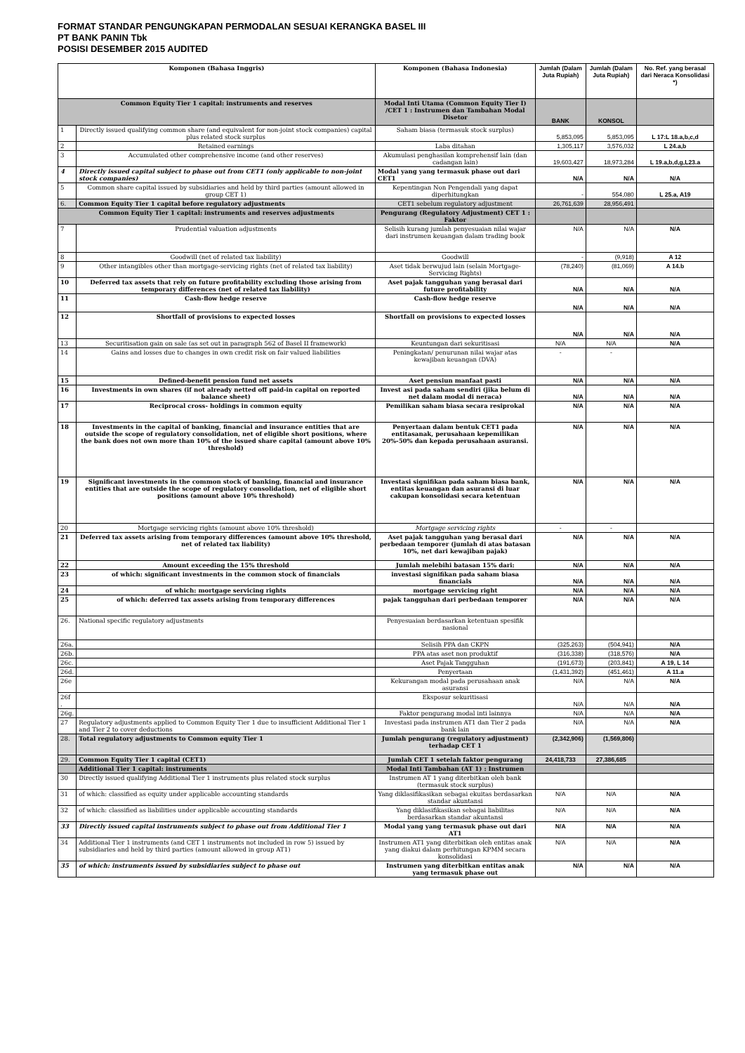FORMAT STANDAR PENGUNGKAPAN PERMODALAN SESUAI KERANGKA BASEL III
PT BANK PANIN Tbk
POSISI DESEMBER 2015 AUDITED
| Komponen (Bahasa Inggris) | | Komponen (Bahasa Indonesia) | Jumlah (Dalam Juta Rupiah) | Jumlah (Dalam Juta Rupiah) | No. Ref. yang berasal dari Neraca Konsolidasi *) |
| --- | --- | --- | --- | --- | --- |
| Common Equity Tier 1 capital: instruments and reserves | | Modal Inti Utama (Common Equity Tier I) /CET 1 : Instrumen dan Tambahan Modal Disetor | BANK | KONSOL | |
| 1 | Directly issued qualifying common share (and equivalent for non-joint stock companies) capital plus related stock surplus | Saham biasa (termasuk stock surplus) | 5,853,095 | 5,853,095 | L 17:L 18.a,b,c,d |
| 2 | Retained earnings | Laba ditahan | 1,305,117 | 3,576,032 | L 24.a,b |
| 3 | Accumulated other comprehensive income (and other reserves) | Akumulasi penghasilan komprehensif lain (dan cadangan lain) | 19,603,427 | 18,973,284 | L 19.a,b,d,g,L23.a |
| 4 | Directly issued capital subject to phase out from CET1 (only applicable to non-joint stock companies) | Modal yang yang termasuk phase out dari CET1 | N/A | N/A | N/A |
| 5 | Common share capital issued by subsidiaries and held by third parties (amount allowed in group CET 1) | Kepentingan Non Pengendali yang dapat diperhitungkan | - | 554,080 | L 25.a, A19 |
| 6. | Common Equity Tier 1 capital before regulatory adjustments | CET1 sebelum regulatory adjustment | 26,761,639 | 28,956,491 | |
| Common Equity Tier 1 capital: instruments and reserves adjustments | | Pengurang (Regulatory Adjustment) CET 1 : Faktor | | | |
| 7 | Prudential valuation adjustments | Selisih kurang jumlah penyesuaian nilai wajar dari instrumen keuangan dalam trading book | N/A | N/A | N/A |
| 8 | Goodwill (net of related tax liability) | Goodwill | - | (9,918) | A 12 |
| 9 | Other intangibles other than mortgage-servicing rights (net of related tax liability) | Aset tidak berwujud lain (selain Mortgage-Servicing Rights) | (78,240) | (81,069) | A 14.b |
| 10 | Deferred tax assets that rely on future profitability excluding those arising from temporary differences (net of related tax liability) | Aset pajak tangguhan yang berasal dari future profitability | N/A | N/A | N/A |
| 11 | Cash-flow hedge reserve | Cash-flow hedge reserve | N/A | N/A | N/A |
| 12 | Shortfall of provisions to expected losses | Shortfall on provisions to expected losses | N/A | N/A | N/A |
| 13 | Securitisation gain on sale (as set out in paragraph 562 of Basel II framework) | Keuntungan dari sekuritisasi | N/A | N/A | N/A |
| 14 | Gains and losses due to changes in own credit risk on fair valued liabilities | Peningkatan/ penurunan nilai wajar atas kewajiban keuangan (DVA) | - | - | |
| 15 | Defined-benefit pension fund net assets | Aset pensiun manfaat pasti | N/A | N/A | N/A |
| 16 | Investments in own shares (if not already netted off paid-in capital on reported balance sheet) | Invest asi pada saham sendiri (jika belum di net dalam modal di neraca) | N/A | N/A | N/A |
| 17 | Reciprocal cross- holdings in common equity | Pemilikan saham biasa secara resiprokal | N/A | N/A | N/A |
| 18 | Investments in the capital of banking, financial and insurance entities that are outside the scope of regulatory consolidation, net of eligible short positions, where the bank does not own more than 10% of the issued share capital (amount above 10% threshold) | Penyertaan dalam bentuk CET1 pada entitasanak, perusahaan kepemilikan 20%-50% dan kepada perusahaan asuransi. | N/A | N/A | N/A |
| 19 | Significant investments in the common stock of banking, financial and insurance entities that are outside the scope of regulatory consolidation, net of eligible short positions (amount above 10% threshold) | Investasi signifikan pada saham biasa bank, entitas keuangan dan asuransi di luar cakupan konsolidasi secara ketentuan | N/A | N/A | N/A |
| 20 | Mortgage servicing rights (amount above 10% threshold) | Mortgage servicing rights | - | - | |
| 21 | Deferred tax assets arising from temporary differences (amount above 10% threshold, net of related tax liability) | Aset pajak tangguhan yang berasal dari perbedaan temporer (jumlah di atas batasan 10%, net dari kewajiban pajak) | N/A | N/A | N/A |
| 22 | Amount exceeding the 15% threshold | Jumlah melebihi batasan 15% dari: | N/A | N/A | N/A |
| 23 | of which: significant investments in the common stock of financials | investasi signifikan pada saham biasa financials | N/A | N/A | N/A |
| 24 | of which: mortgage servicing rights | mortgage servicing right | N/A | N/A | N/A |
| 25 | of which: deferred tax assets arising from temporary differences | pajak tangguhan dari perbedaan temporer | N/A | N/A | N/A |
| 26. | National specific regulatory adjustments | Penyesuaian berdasarkan ketentuan spesifik nasional | | | |
| 26a. | | Selisih PPA dan CKPN | (325,263) | (504,941) | N/A |
| 26b. | | PPA atas aset non produktif | (316,338) | (318,576) | N/A |
| 26c. | | Aset Pajak Tangguhan | (191,673) | (203,841) | A 19, L 14 |
| 26d. | | Penyertaan | (1,431,392) | (451,461) | A 11.a |
| 26e | | Kekurangan modal pada perusahaan anak asuransi | N/A | N/A | N/A |
| 26f . | | Eksposur sekuritisasi | N/A | N/A | N/A |
| 26g. | | Faktor pengurang modal inti lainnya | N/A | N/A | N/A |
| 27 | Regulatory adjustments applied to Common Equity Tier 1 due to insufficient Additional Tier 1 and Tier 2 to cover deductions | Investasi pada instrumen AT1 dan Tier 2 pada bank lain | N/A | N/A | N/A |
| 28. | Total regulatory adjustments to Common equity Tier 1 | Jumlah pengurang (regulatory adjustment) terhadap CET 1 | (2,342,906) | (1,569,806) | |
| 29. | Common Equity Tier 1 capital (CET1) | Jumlah CET 1 setelah faktor pengurang | 24,418,733 | 27,386,685 | |
| | Additional Tier 1 capital: instruments | Modal Inti Tambahan (AT 1) : Instrumen | | | |
| 30 | Directly issued qualifying Additional Tier 1 instruments plus related stock surplus | Instrumen AT 1 yang diterbitkan oleh bank (termasuk stock surplus) | | | |
| 31 | of which: classified as equity under applicable accounting standards | Yang diklasifikasikan sebagai ekuitas berdasarkan standar akuntansi | N/A | N/A | N/A |
| 32 | of which: classified as liabilities under applicable accounting standards | Yang diklasifikasikan sebagai liabilitas berdasarkan standar akuntansi | N/A | N/A | N/A |
| 33 | Directly issued capital instruments subject to phase out from Additional Tier 1 | Modal yang yang termasuk phase out dari AT1 | N/A | N/A | N/A |
| 34 | Additional Tier 1 instruments (and CET 1 instruments not included in row 5) issued by subsidiaries and held by third parties (amount allowed in group AT1) | Instrumen AT1 yang diterbitkan oleh entitas anak yang diakui dalam perhitungan KPMM secara konsolidasi | N/A | N/A | N/A |
| 35 | of which: instruments issued by subsidiaries subject to phase out | Instrumen yang diterbitkan entitas anak yang termasuk phase out | N/A | N/A | N/A |